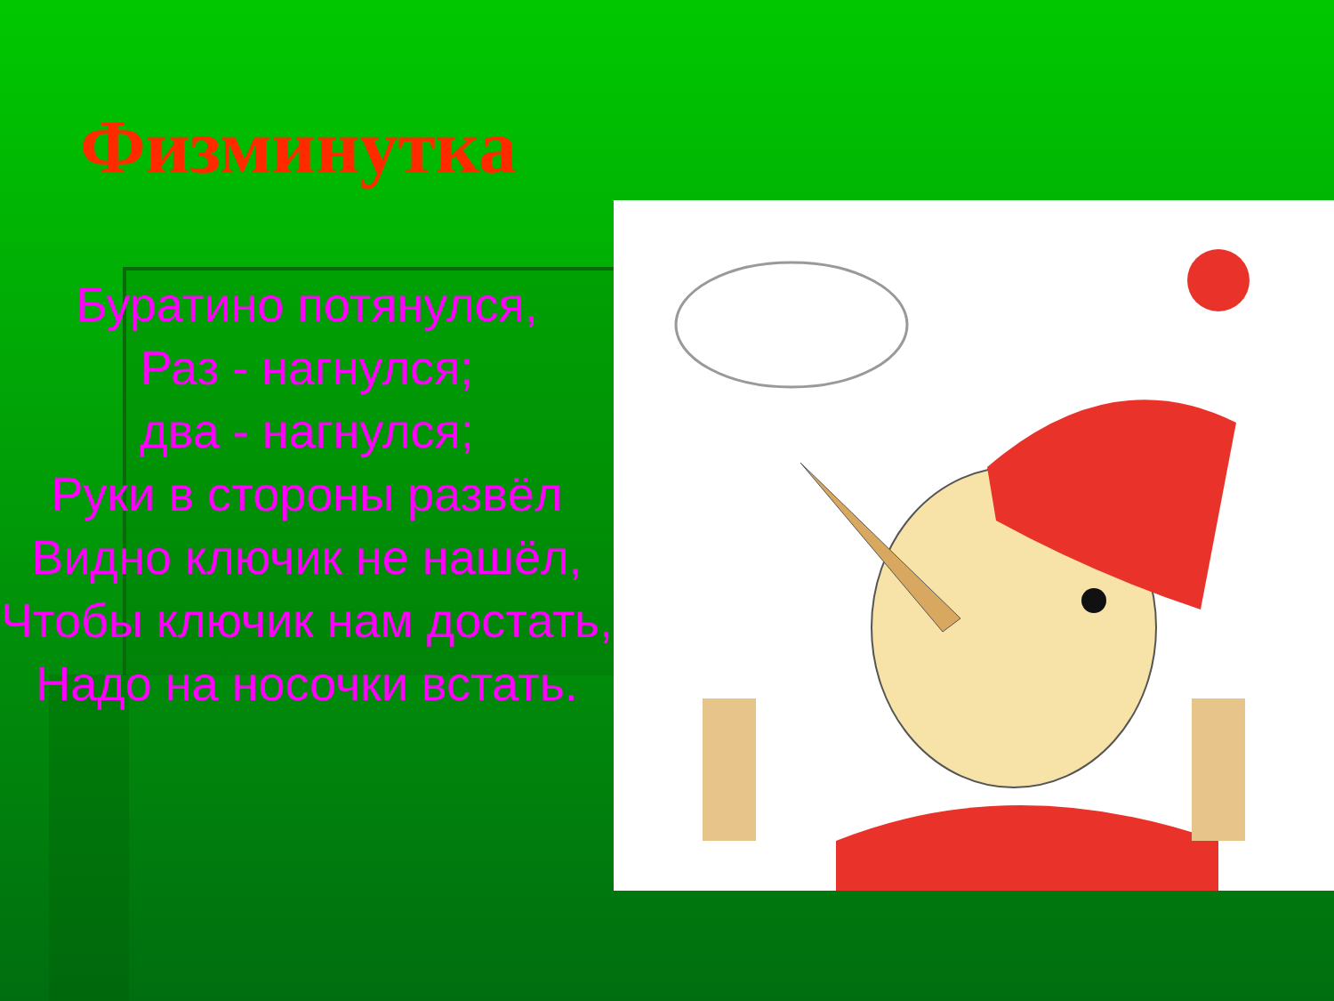Физминутка
Буратино потянулся,
Раз - нагнулся;
два - нагнулся;
Руки в стороны развёл
Видно ключик не нашёл,
Чтобы ключик нам достать,
Надо на носочки встать.